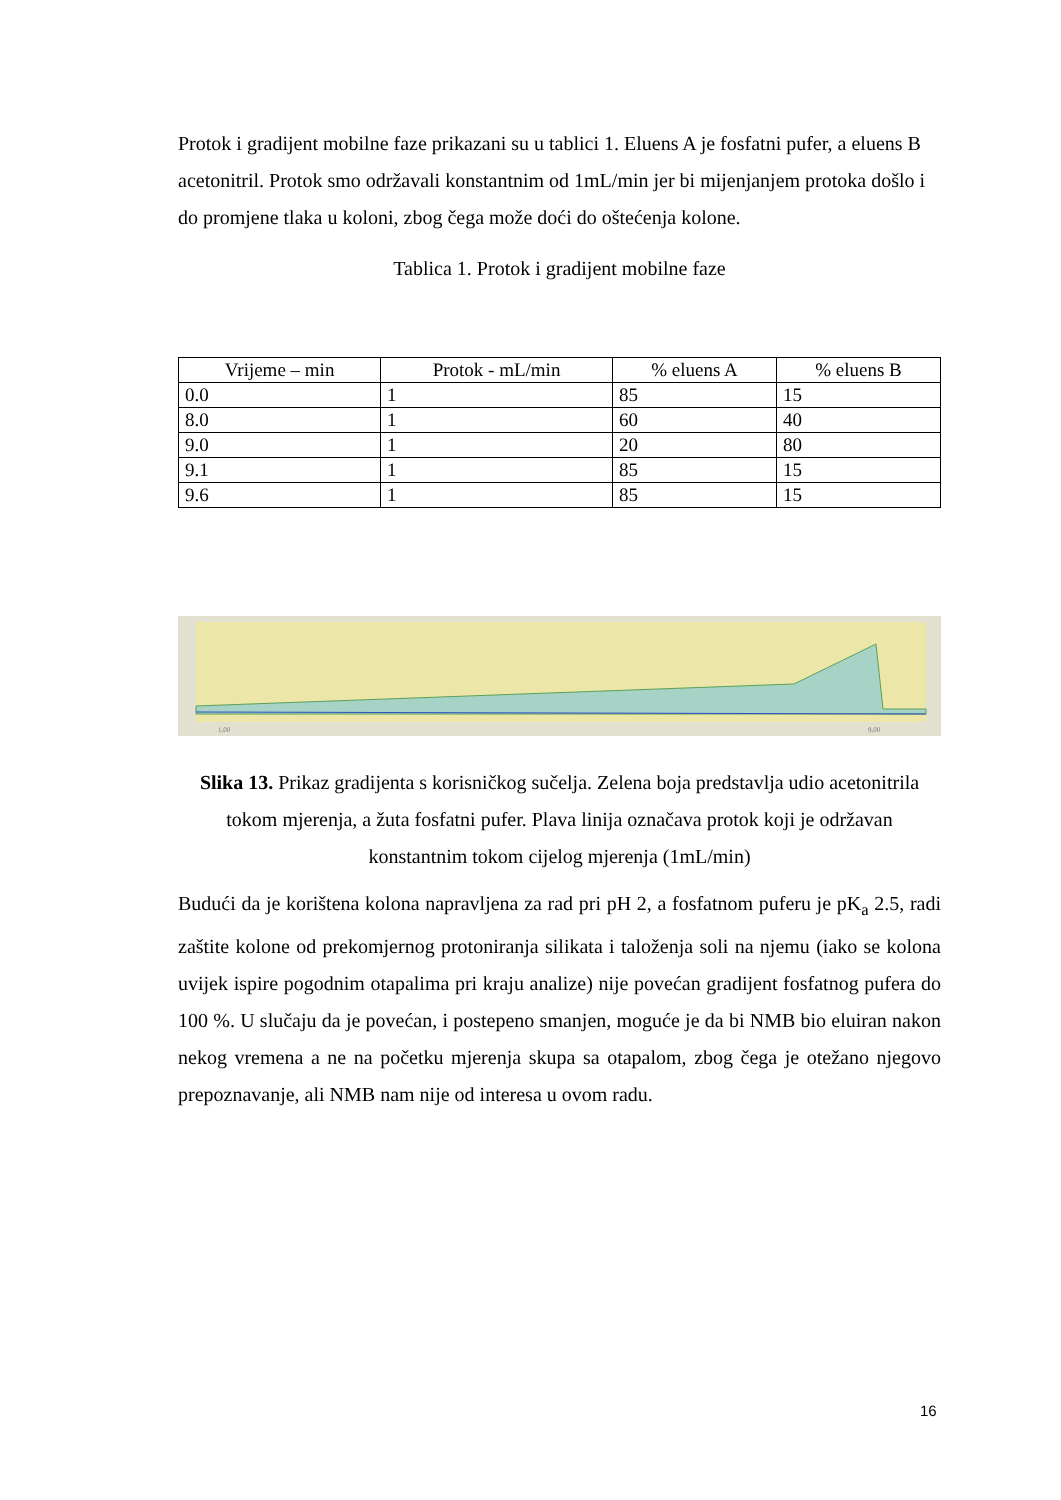Protok i gradijent mobilne faze prikazani su u tablici 1. Eluens A je fosfatni pufer, a eluens B acetonitril. Protok smo održavali konstantnim od 1mL/min jer bi mijenjanjem protoka došlo i do promjene tlaka u koloni, zbog čega može doći do oštećenja kolone.
Tablica 1. Protok i gradijent mobilne faze
| Vrijeme – min | Protok - mL/min | % eluens A | % eluens B |
| --- | --- | --- | --- |
| 0.0 | 1 | 85 | 15 |
| 8.0 | 1 | 60 | 40 |
| 9.0 | 1 | 20 | 80 |
| 9.1 | 1 | 85 | 15 |
| 9.6 | 1 | 85 | 15 |
1,00
9,00
Slika 13. Prikaz gradijenta s korisničkog sučelja. Zelena boja predstavlja udio acetonitrila tokom mjerenja, a žuta fosfatni pufer. Plava linija označava protok koji je održavan konstantnim tokom cijelog mjerenja (1mL/min)
Budući da je korištena kolona napravljena za rad pri pH 2, a fosfatnom puferu je pK<sub>a</sub> 2.5, radi zaštite kolone od prekomjernog protoniranja silikata i taloženja soli na njemu (iako se kolona uvijek ispire pogodnim otapalima pri kraju analize) nije povećan gradijent fosfatnog pufera do 100 %. U slučaju da je povećan, i postepeno smanjen, moguće je da bi NMB bio eluiran nakon nekog vremena a ne na početku mjerenja skupa sa otapalom, zbog čega je otežano njegovo prepoznavanje, ali NMB nam nije od interesa u ovom radu.
16